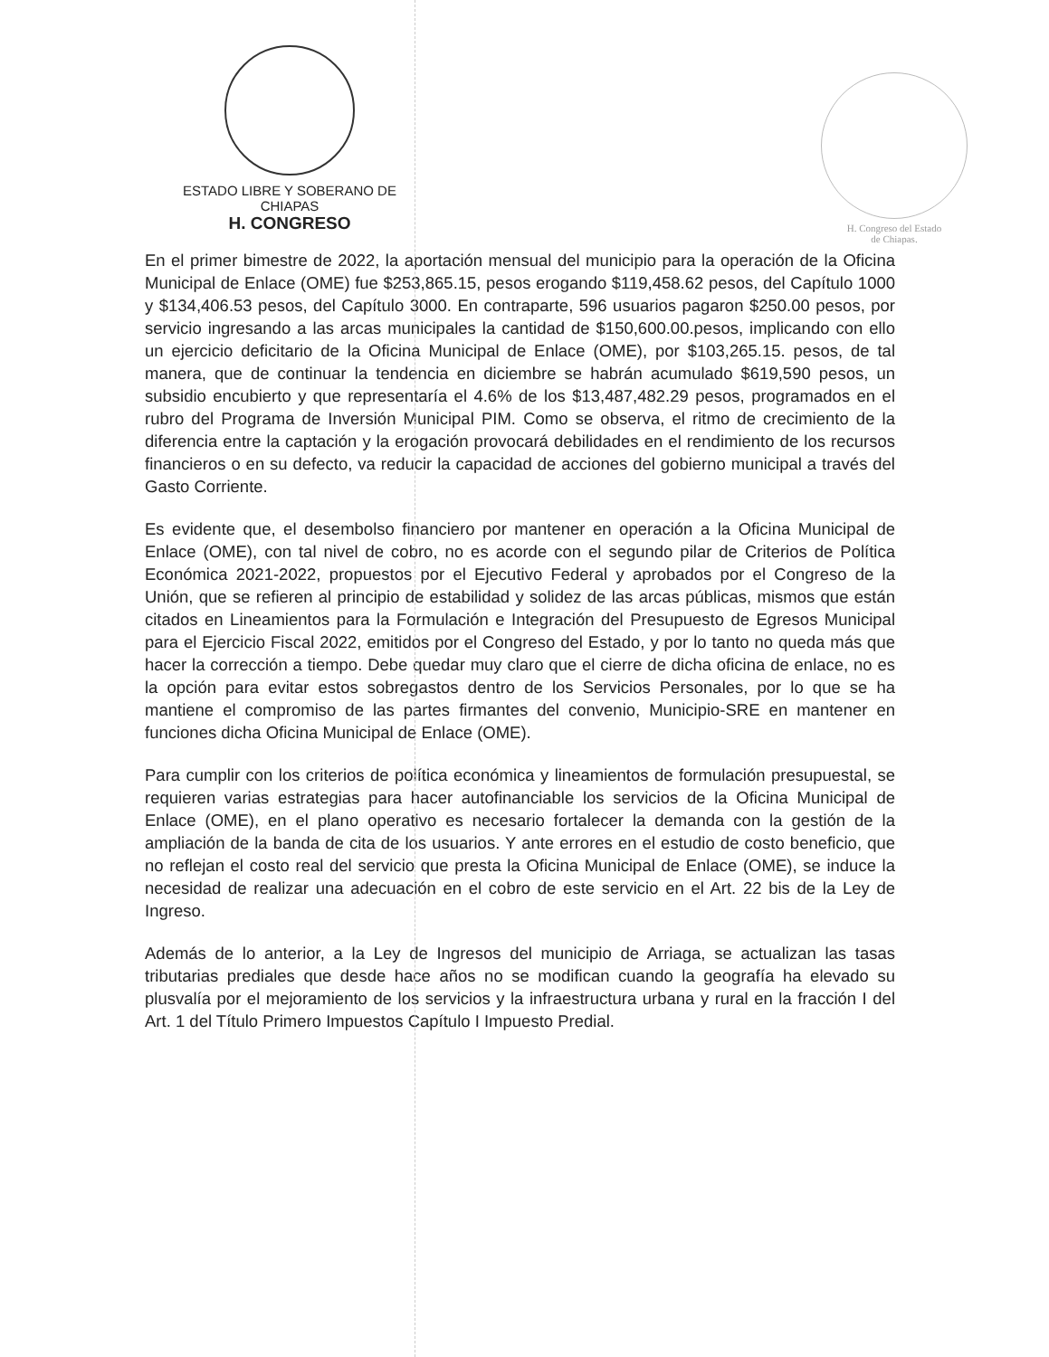ESTADO LIBRE Y SOBERANO DE CHIAPAS
H. CONGRESO
H. Congreso del Estado
de Chiapas.
En el primer bimestre de 2022, la aportación mensual del municipio para la operación de la Oficina Municipal de Enlace (OME) fue $253,865.15, pesos erogando $119,458.62 pesos, del Capítulo 1000 y $134,406.53 pesos, del Capítulo 3000. En contraparte, 596 usuarios pagaron $250.00 pesos, por servicio ingresando a las arcas municipales la cantidad de $150,600.00.pesos, implicando con ello un ejercicio deficitario de la Oficina Municipal de Enlace (OME), por $103,265.15. pesos, de tal manera, que de continuar la tendencia en diciembre se habrán acumulado $619,590 pesos, un subsidio encubierto y que representaría el 4.6% de los $13,487,482.29 pesos, programados en el rubro del Programa de Inversión Municipal PIM. Como se observa, el ritmo de crecimiento de la diferencia entre la captación y la erogación provocará debilidades en el rendimiento de los recursos financieros o en su defecto, va reducir la capacidad de acciones del gobierno municipal a través del Gasto Corriente.
Es evidente que, el desembolso financiero por mantener en operación a la Oficina Municipal de Enlace (OME), con tal nivel de cobro, no es acorde con el segundo pilar de Criterios de Política Económica 2021-2022, propuestos por el Ejecutivo Federal y aprobados por el Congreso de la Unión, que se refieren al principio de estabilidad y solidez de las arcas públicas, mismos que están citados en Lineamientos para la Formulación e Integración del Presupuesto de Egresos Municipal para el Ejercicio Fiscal 2022, emitidos por el Congreso del Estado, y por lo tanto no queda más que hacer la corrección a tiempo. Debe quedar muy claro que el cierre de dicha oficina de enlace, no es la opción para evitar estos sobregastos dentro de los Servicios Personales, por lo que se ha mantiene el compromiso de las partes firmantes del convenio, Municipio-SRE en mantener en funciones dicha Oficina Municipal de Enlace (OME).
Para cumplir con los criterios de política económica y lineamientos de formulación presupuestal, se requieren varias estrategias para hacer autofinanciable los servicios de la Oficina Municipal de Enlace (OME), en el plano operativo es necesario fortalecer la demanda con la gestión de la ampliación de la banda de cita de los usuarios. Y ante errores en el estudio de costo beneficio, que no reflejan el costo real del servicio que presta la Oficina Municipal de Enlace (OME), se induce la necesidad de realizar una adecuación en el cobro de este servicio en el Art. 22 bis de la Ley de Ingreso.
Además de lo anterior, a la Ley de Ingresos del municipio de Arriaga, se actualizan las tasas tributarias prediales que desde hace años no se modifican cuando la geografía ha elevado su plusvalía por el mejoramiento de los servicios y la infraestructura urbana y rural en la fracción I del Art. 1 del Título Primero Impuestos Capítulo I Impuesto Predial.